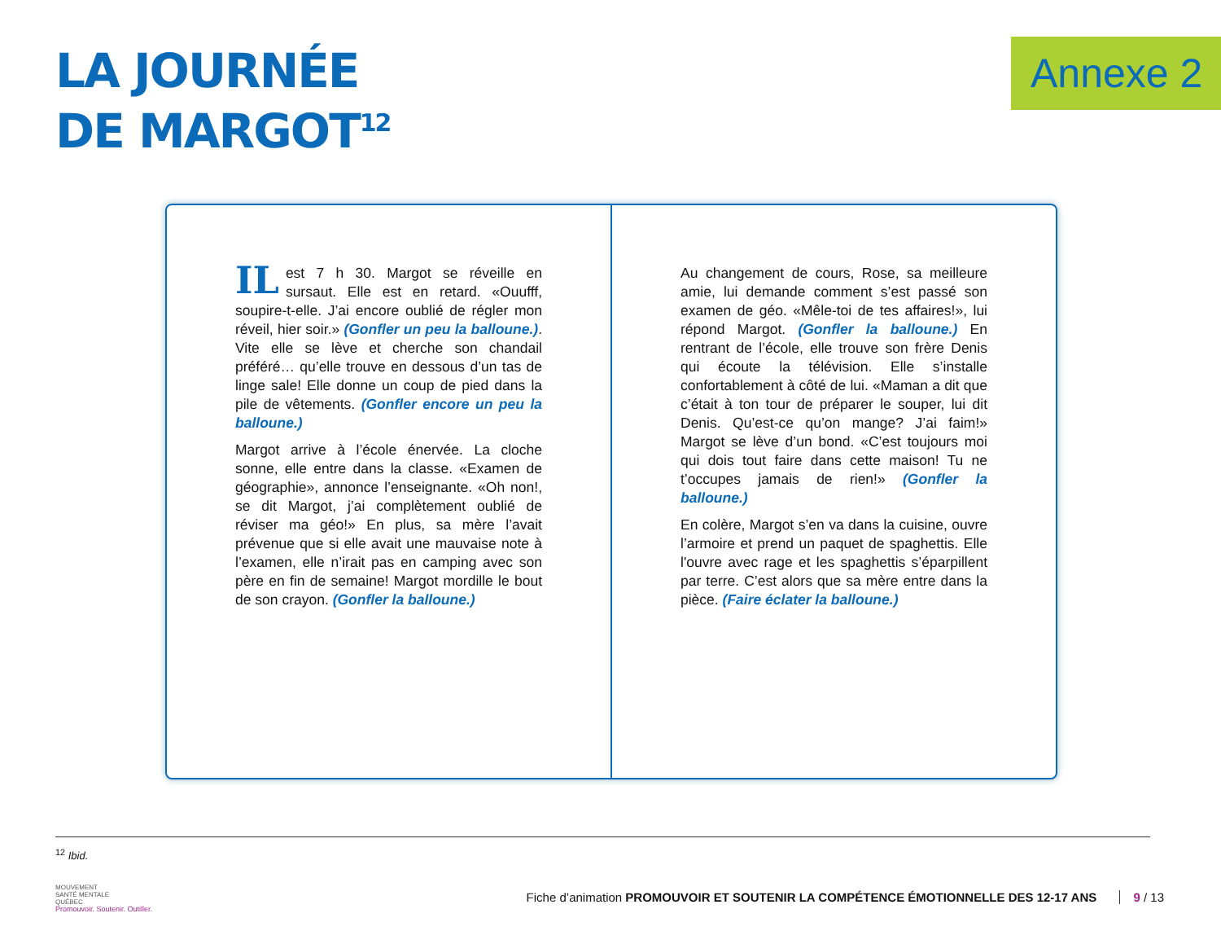LA JOURNÉE
DE MARGOT<sup>12</sup>
Annexe 2
IL est 7 h 30. Margot se réveille en sursaut. Elle est en retard. «Ouufff, soupire-t-elle. J’ai encore oublié de régler mon réveil, hier soir.» (Gonfler un peu la balloune.). Vite elle se lève et cherche son chandail préféré… qu’elle trouve en dessous d’un tas de linge sale! Elle donne un coup de pied dans la pile de vêtements. (Gonfler encore un peu la balloune.)
Margot arrive à l’école énervée. La cloche sonne, elle entre dans la classe. «Examen de géographie», annonce l’enseignante. «Oh non!, se dit Margot, j’ai complètement oublié de réviser ma géo!» En plus, sa mère l’avait prévenue que si elle avait une mauvaise note à l’examen, elle n’irait pas en camping avec son père en fin de semaine! Margot mordille le bout de son crayon. (Gonfler la balloune.)
Au changement de cours, Rose, sa meilleure amie, lui demande comment s’est passé son examen de géo. «Mêle-toi de tes affaires!», lui répond Margot. (Gonfler la balloune.) En rentrant de l’école, elle trouve son frère Denis qui écoute la télévision. Elle s’installe confortablement à côté de lui. «Maman a dit que c’était à ton tour de préparer le souper, lui dit Denis. Qu’est-ce qu’on mange? J’ai faim!» Margot se lève d’un bond. «C’est toujours moi qui dois tout faire dans cette maison! Tu ne t’occupes jamais de rien!» (Gonfler la balloune.)
En colère, Margot s’en va dans la cuisine, ouvre l’armoire et prend un paquet de spaghettis. Elle l'ouvre avec rage et les spaghettis s’éparpillent par terre. C’est alors que sa mère entre dans la pièce. (Faire éclater la balloune.)
<sup>12</sup> Ibid.
MOUVEMENT
SANTÉ MENTALE
QUÉBEC
Promouvoir. Soutenir. Outiller.
Fiche d’animation PROMOUVOIR ET SOUTENIR LA COMPÉTENCE ÉMOTIONNELLE DES 12-17 ANS 9 / 13